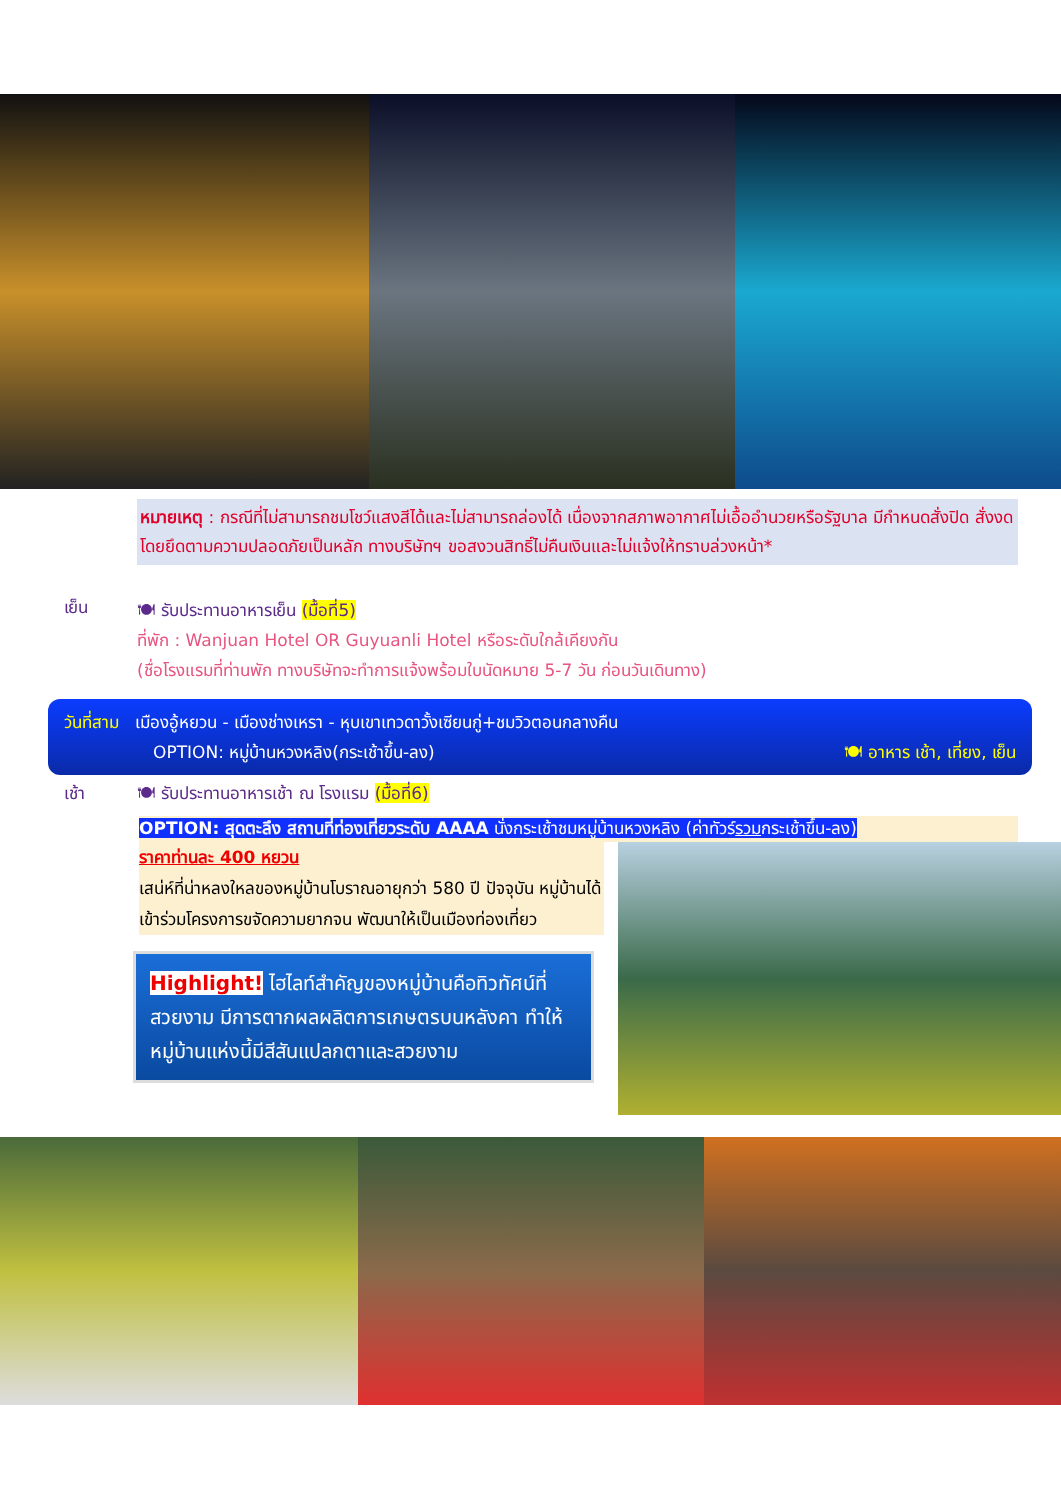หมายเหตุ : กรณีที่ไม่สามารถชมโชว์แสงสีได้และไม่สามารถล่องได้ เนื่องจากสภาพอากาศไม่เอื้ออำนวยหรือรัฐบาล มีกำหนดสั่งปิด สั่งงด โดยยึดตามความปลอดภัยเป็นหลัก ทางบริษัทฯ ขอสงวนสิทธิ์ไม่คืนเงินและไม่แจ้งให้ทราบล่วงหน้า*
เย็น
🍽 รับประทานอาหารเย็น (มื้อที่5)
ที่พัก : Wanjuan Hotel OR Guyuanli Hotel หรือระดับใกล้เคียงกัน
(ชื่อโรงแรมที่ท่านพัก ทางบริษัทจะทำการแจ้งพร้อมใบนัดหมาย 5-7 วัน ก่อนวันเดินทาง)
วันที่สาม เมืองอู้หยวน - เมืองช่างเหรา - หุบเขาเทวดาวั้งเซียนกู่+ชมวิวตอนกลางคืน
OPTION: หมู่บ้านหวงหลิง(กระเช้าขึ้น-ลง) 🍽 อาหาร เช้า, เที่ยง, เย็น
เช้า 🍽 รับประทานอาหารเช้า ณ โรงแรม (มื้อที่6)
OPTION: สุดตะลึง สถานที่ท่องเที่ยวระดับ AAAA นั่งกระเช้าชมหมู่บ้านหวงหลิง (ค่าทัวร์รวมกระเช้าขึ้น-ลง)
ราคาท่านละ 400 หยวน
เสน่ห์ที่น่าหลงใหลของหมู่บ้านโบราณอายุกว่า 580 ปี ปัจจุบัน หมู่บ้านได้เข้าร่วมโครงการขจัดความยากจน พัฒนาให้เป็นเมืองท่องเที่ยว
Highlight! ไฮไลท์สำคัญของหมู่บ้านคือทิวทัศน์ที่สวยงาม มีการตากผลผลิตการเกษตรบนหลังคา ทำให้หมู่บ้านแห่งนี้มีสีสันแปลกตาและสวยงาม